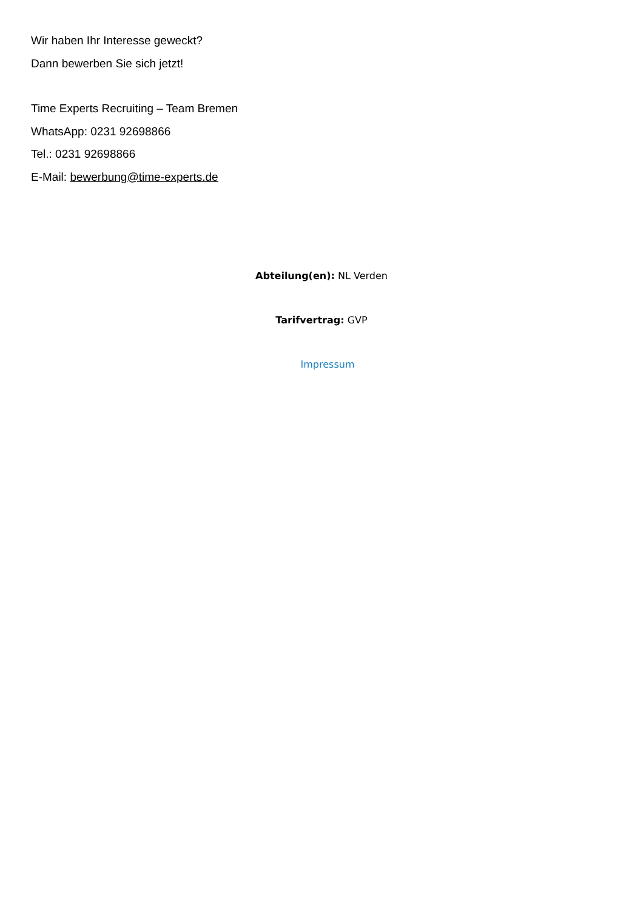Wir haben Ihr Interesse geweckt?
Dann bewerben Sie sich jetzt!
Time Experts Recruiting – Team Bremen
WhatsApp: 0231 92698866
Tel.: 0231 92698866
E-Mail: bewerbung@time-experts.de
Abteilung(en): NL Verden
Tarifvertrag: GVP
Impressum